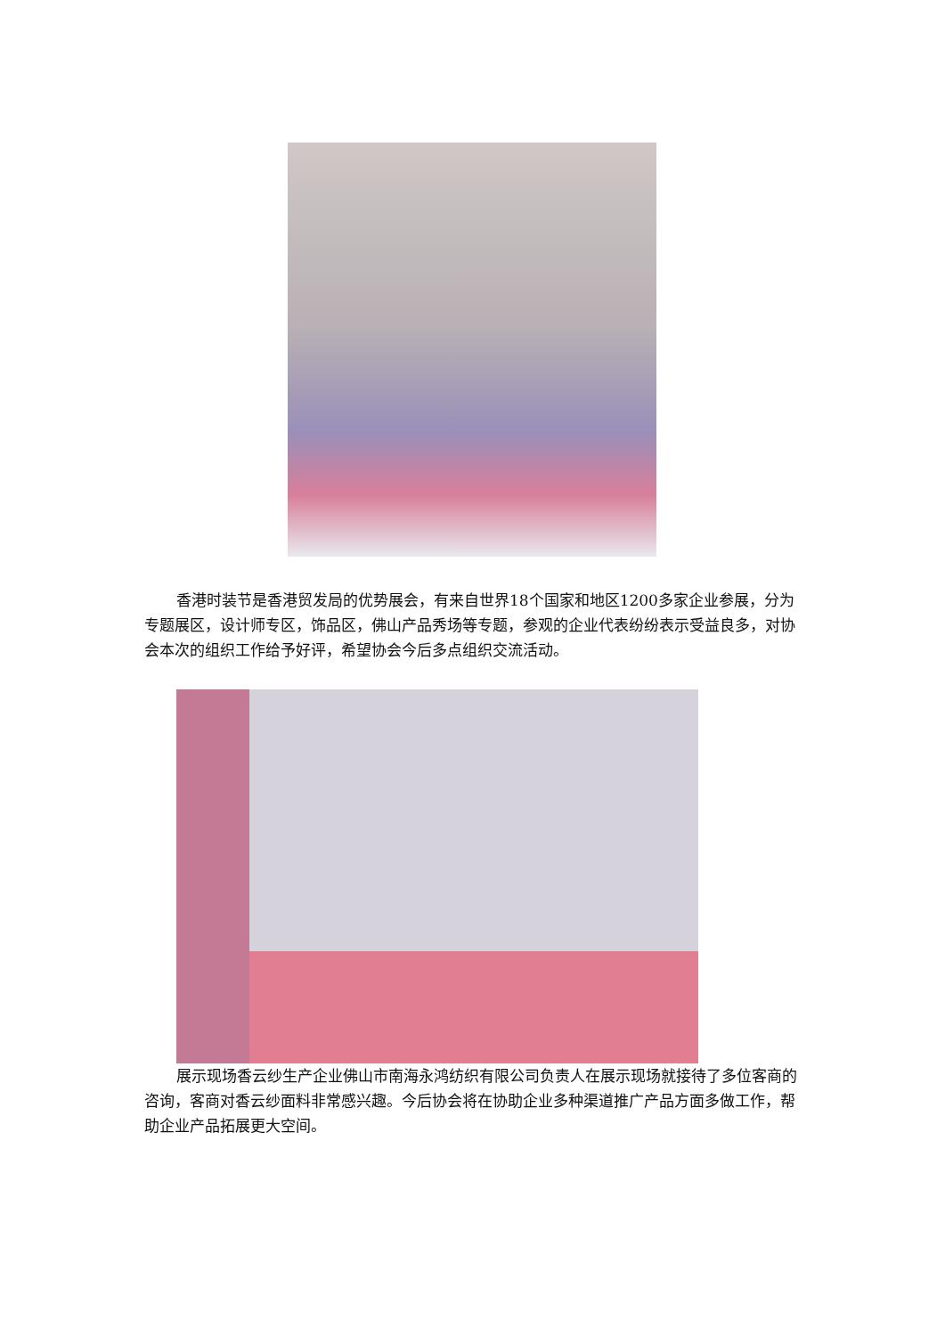香港时装节是香港贸发局的优势展会，有来自世界18个国家和地区1200多家企业参展，分为专题展区，设计师专区，饰品区，佛山产品秀场等专题，参观的企业代表纷纷表示受益良多，对协会本次的组织工作给予好评，希望协会今后多点组织交流活动。
展示现场香云纱生产企业佛山市南海永鸿纺织有限公司负责人在展示现场就接待了多位客商的咨询，客商对香云纱面料非常感兴趣。今后协会将在协助企业多种渠道推广产品方面多做工作，帮助企业产品拓展更大空间。